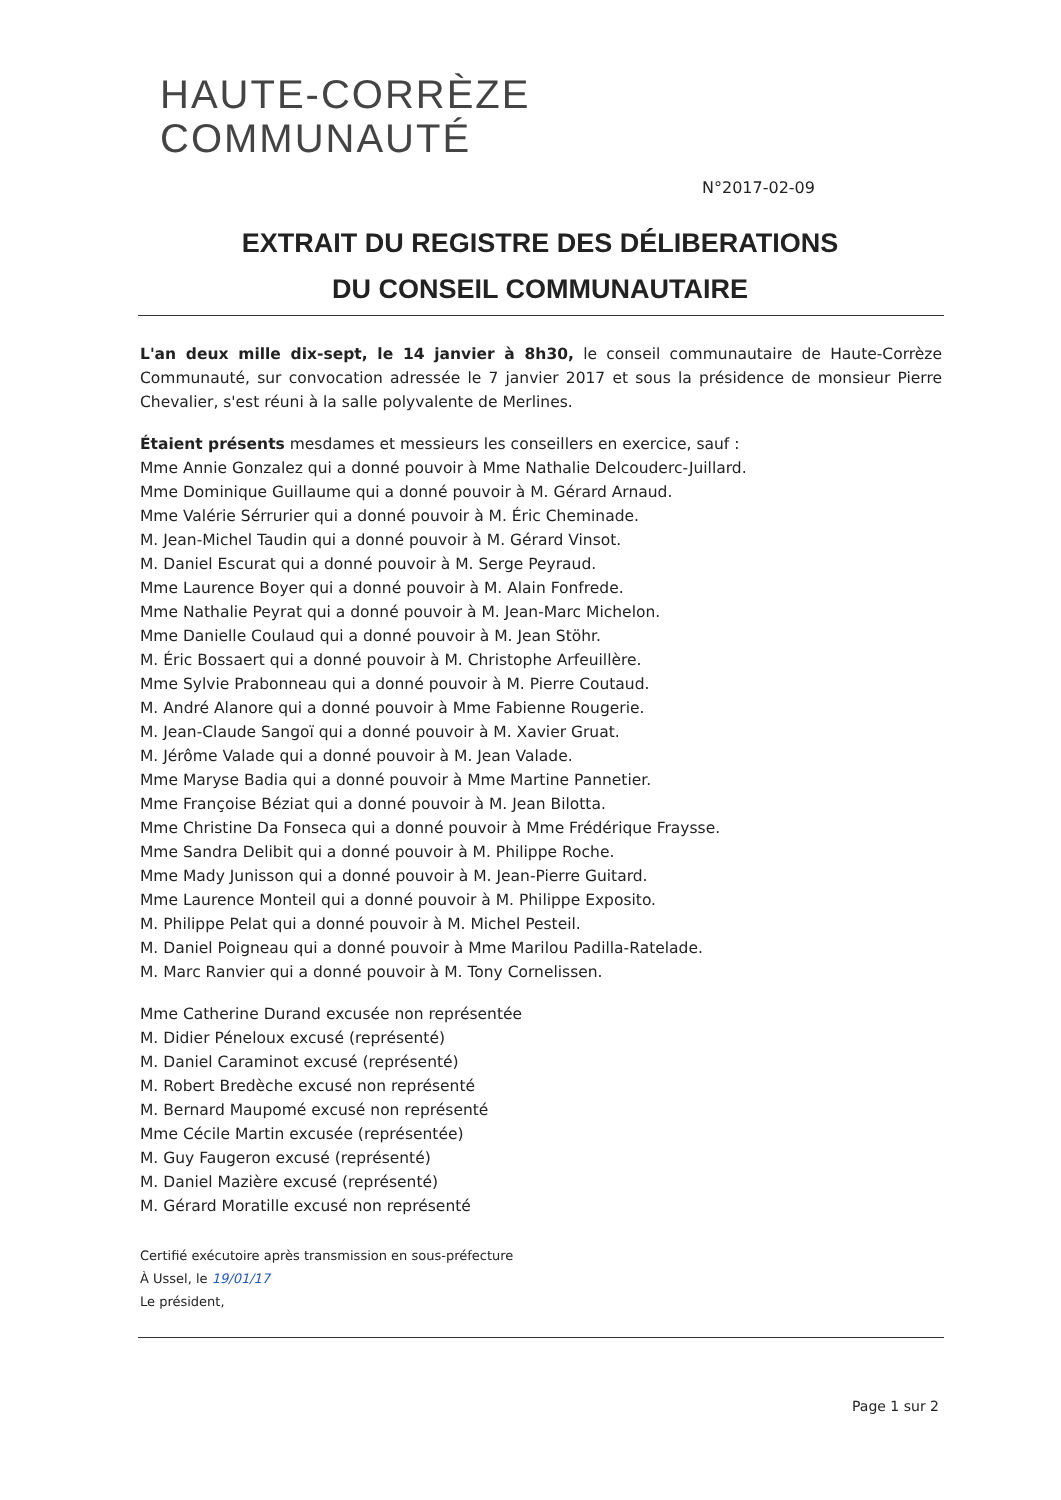HAUTE-CORRÈZE
COMMUNAUTÉ
N°2017-02-09
EXTRAIT DU REGISTRE DES DÉLIBERATIONS
DU CONSEIL COMMUNAUTAIRE
L'an deux mille dix-sept, le 14 janvier à 8h30, le conseil communautaire de Haute-Corrèze Communauté, sur convocation adressée le 7 janvier 2017 et sous la présidence de monsieur Pierre Chevalier, s'est réuni à la salle polyvalente de Merlines.
Étaient présents mesdames et messieurs les conseillers en exercice, sauf :
Mme Annie Gonzalez qui a donné pouvoir à Mme Nathalie Delcouderc-Juillard.
Mme Dominique Guillaume qui a donné pouvoir à M. Gérard Arnaud.
Mme Valérie Sérrurier qui a donné pouvoir à M. Éric Cheminade.
M. Jean-Michel Taudin qui a donné pouvoir à M. Gérard Vinsot.
M. Daniel Escurat qui a donné pouvoir à M. Serge Peyraud.
Mme Laurence Boyer qui a donné pouvoir à M. Alain Fonfrede.
Mme Nathalie Peyrat qui a donné pouvoir à M. Jean-Marc Michelon.
Mme Danielle Coulaud qui a donné pouvoir à M. Jean Stöhr.
M. Éric Bossaert qui a donné pouvoir à M. Christophe Arfeuillère.
Mme Sylvie Prabonneau qui a donné pouvoir à M. Pierre Coutaud.
M. André Alanore qui a donné pouvoir à Mme Fabienne Rougerie.
M. Jean-Claude Sangoï qui a donné pouvoir à M. Xavier Gruat.
M. Jérôme Valade qui a donné pouvoir à M. Jean Valade.
Mme Maryse Badia qui a donné pouvoir à Mme Martine Pannetier.
Mme Françoise Béziat qui a donné pouvoir à M. Jean Bilotta.
Mme Christine Da Fonseca qui a donné pouvoir à Mme Frédérique Fraysse.
Mme Sandra Delibit qui a donné pouvoir à M. Philippe Roche.
Mme Mady Junisson qui a donné pouvoir à M. Jean-Pierre Guitard.
Mme Laurence Monteil qui a donné pouvoir à M. Philippe Exposito.
M. Philippe Pelat qui a donné pouvoir à M. Michel Pesteil.
M. Daniel Poigneau qui a donné pouvoir à Mme Marilou Padilla-Ratelade.
M. Marc Ranvier qui a donné pouvoir à M. Tony Cornelissen.
Mme Catherine Durand excusée non représentée
M. Didier Péneloux excusé (représenté)
M. Daniel Caraminot excusé (représenté)
M. Robert Bredèche excusé non représenté
M. Bernard Maupomé excusé non représenté
Mme Cécile Martin excusée (représentée)
M. Guy Faugeron excusé (représenté)
M. Daniel Mazière excusé (représenté)
M. Gérard Moratille excusé non représenté
Certifié exécutoire après transmission en sous-préfecture
À Ussel, le 19/01/17
Le président,
Page 1 sur 2